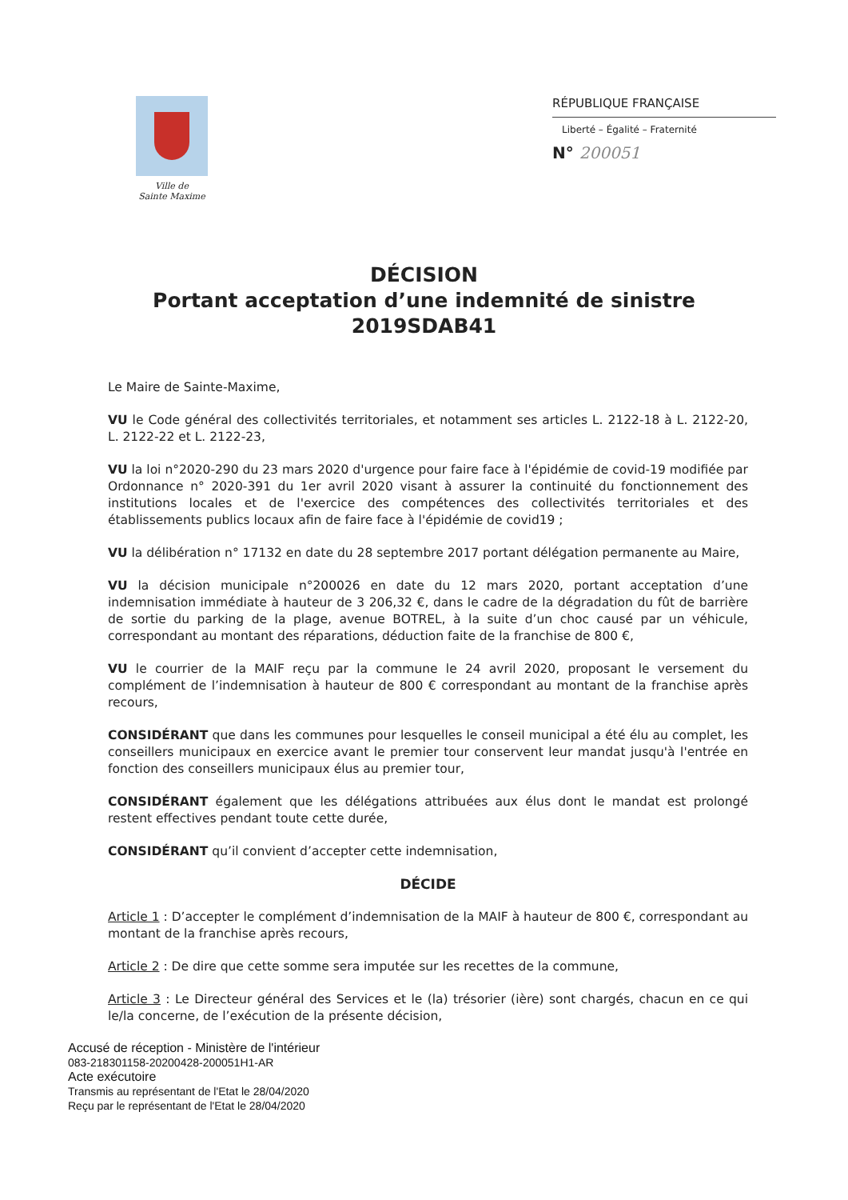Ville de
Sainte Maxime
RÉPUBLIQUE FRANÇAISE
Liberté – Égalité – Fraternité
N° 200051
DÉCISION
Portant acceptation d’une indemnité de sinistre
2019SDAB41
Le Maire de Sainte-Maxime,
VU le Code général des collectivités territoriales, et notamment ses articles L. 2122-18 à L. 2122-20, L. 2122-22 et L. 2122-23,
VU la loi n°2020-290 du 23 mars 2020 d'urgence pour faire face à l'épidémie de covid-19 modifiée par Ordonnance n° 2020-391 du 1er avril 2020 visant à assurer la continuité du fonctionnement des institutions locales et de l'exercice des compétences des collectivités territoriales et des établissements publics locaux afin de faire face à l'épidémie de covid19 ;
VU la délibération n° 17132 en date du 28 septembre 2017 portant délégation permanente au Maire,
VU la décision municipale n°200026 en date du 12 mars 2020, portant acceptation d’une indemnisation immédiate à hauteur de 3 206,32 €, dans le cadre de la dégradation du fût de barrière de sortie du parking de la plage, avenue BOTREL, à la suite d’un choc causé par un véhicule, correspondant au montant des réparations, déduction faite de la franchise de 800 €,
VU le courrier de la MAIF reçu par la commune le 24 avril 2020, proposant le versement du complément de l’indemnisation à hauteur de 800 € correspondant au montant de la franchise après recours,
CONSIDÉRANT que dans les communes pour lesquelles le conseil municipal a été élu au complet, les conseillers municipaux en exercice avant le premier tour conservent leur mandat jusqu'à l'entrée en fonction des conseillers municipaux élus au premier tour,
CONSIDÉRANT également que les délégations attribuées aux élus dont le mandat est prolongé restent effectives pendant toute cette durée,
CONSIDÉRANT qu’il convient d’accepter cette indemnisation,
DÉCIDE
Article 1 : D’accepter le complément d’indemnisation de la MAIF à hauteur de 800 €, correspondant au montant de la franchise après recours,
Article 2 : De dire que cette somme sera imputée sur les recettes de la commune,
Article 3 : Le Directeur général des Services et le (la) trésorier (ière) sont chargés, chacun en ce qui le/la concerne, de l’exécution de la présente décision,
Accusé de réception - Ministère de l'intérieur
083-218301158-20200428-200051H1-AR
Acte exécutoire
Transmis au représentant de l'Etat le 28/04/2020
Reçu par le représentant de l'Etat le 28/04/2020